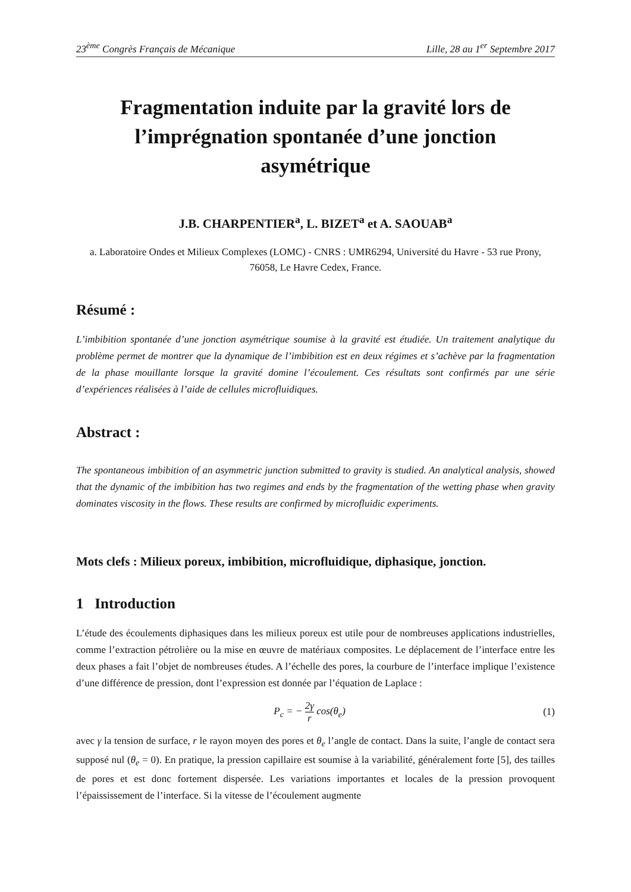23<sup>ème</sup> Congrès Français de Mécanique Lille, 28 au 1<sup>er</sup> Septembre 2017
Fragmentation induite par la gravité lors de l’imprégnation spontanée d’une jonction asymétrique
J.B. CHARPENTIER<sup>a</sup>, L. BIZET<sup>a</sup> et A. SAOUAB<sup>a</sup>
a. Laboratoire Ondes et Milieux Complexes (LOMC) - CNRS : UMR6294, Université du Havre - 53 rue Prony, 76058, Le Havre Cedex, France.
Résumé :
L’imbibition spontanée d’une jonction asymétrique soumise à la gravité est étudiée. Un traitement analytique du problème permet de montrer que la dynamique de l’imbibition est en deux régimes et s’achève par la fragmentation de la phase mouillante lorsque la gravité domine l’écoulement. Ces résultats sont confirmés par une série d’expériences réalisées à l’aide de cellules microfluidiques.
Abstract :
The spontaneous imbibition of an asymmetric junction submitted to gravity is studied. An analytical analysis, showed that the dynamic of the imbibition has two regimes and ends by the fragmentation of the wetting phase when gravity dominates viscosity in the flows. These results are confirmed by microfluidic experiments.
Mots clefs : Milieux poreux, imbibition, microfluidique, diphasique, jonction.
1 Introduction
L’étude des écoulements diphasiques dans les milieux poreux est utile pour de nombreuses applications industrielles, comme l’extraction pétrolière ou la mise en œuvre de matériaux composites. Le déplacement de l’interface entre les deux phases a fait l’objet de nombreuses études. A l’échelle des pores, la courbure de l’interface implique l’existence d’une différence de pression, dont l’expression est donnée par l’équation de Laplace :
P<sub>c</sub> = − 2γ r cos(θ<sub>e</sub>) (1)
avec γ la tension de surface, r le rayon moyen des pores et θ<sub>e</sub> l’angle de contact. Dans la suite, l’angle de contact sera supposé nul (θ<sub>e</sub> = 0). En pratique, la pression capillaire est soumise à la variabilité, généralement forte [5], des tailles de pores et est donc fortement dispersée. Les variations importantes et locales de la pression provoquent l’épaississement de l’interface. Si la vitesse de l’écoulement augmente